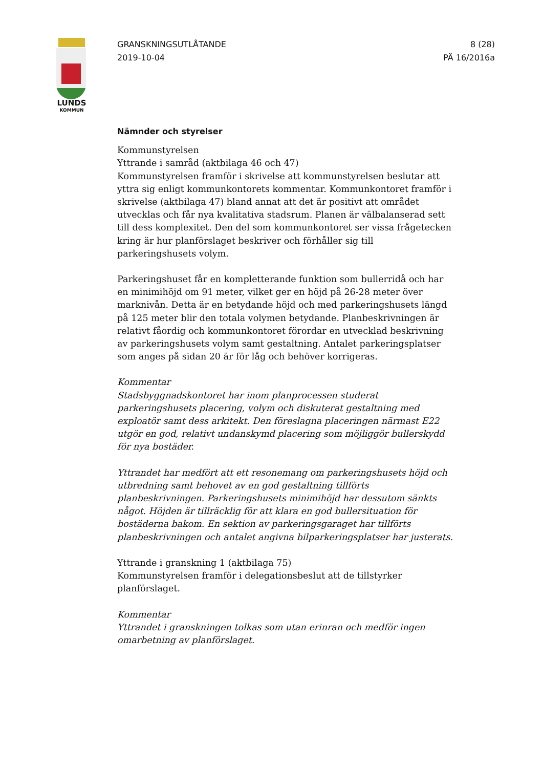LUNDS
KOMMUN
GRANSKNINGSUTLÅTANDE
2019-10-04
8 (28)
PÄ 16/2016a
Nämnder och styrelser
Kommunstyrelsen
Yttrande i samråd (aktbilaga 46 och 47)
Kommunstyrelsen framför i skrivelse att kommunstyrelsen beslutar att yttra sig enligt kommunkontorets kommentar. Kommunkontoret framför i skrivelse (aktbilaga 47) bland annat att det är positivt att området utvecklas och får nya kvalitativa stadsrum. Planen är välbalanserad sett till dess komplexitet. Den del som kommunkontoret ser vissa frågetecken kring är hur planförslaget beskriver och förhåller sig till parkeringshusets volym.
Parkeringshuset får en kompletterande funktion som bullerridå och har en minimihöjd om 91 meter, vilket ger en höjd på 26-28 meter över marknivån. Detta är en betydande höjd och med parkeringshusets längd på 125 meter blir den totala volymen betydande. Planbeskrivningen är relativt fåordig och kommunkontoret förordar en utvecklad beskrivning av parkeringshusets volym samt gestaltning. Antalet parkeringsplatser som anges på sidan 20 är för låg och behöver korrigeras.
Kommentar
Stadsbyggnadskontoret har inom planprocessen studerat parkeringshusets placering, volym och diskuterat gestaltning med exploatör samt dess arkitekt. Den föreslagna placeringen närmast E22 utgör en god, relativt undanskymd placering som möjliggör bullerskydd för nya bostäder.
Yttrandet har medfört att ett resonemang om parkeringshusets höjd och utbredning samt behovet av en god gestaltning tillförts planbeskrivningen. Parkeringshusets minimihöjd har dessutom sänkts något. Höjden är tillräcklig för att klara en god bullersituation för bostäderna bakom. En sektion av parkeringsgaraget har tillförts planbeskrivningen och antalet angivna bilparkeringsplatser har justerats.
Yttrande i granskning 1 (aktbilaga 75)
Kommunstyrelsen framför i delegationsbeslut att de tillstyrker planförslaget.
Kommentar
Yttrandet i granskningen tolkas som utan erinran och medför ingen omarbetning av planförslaget.